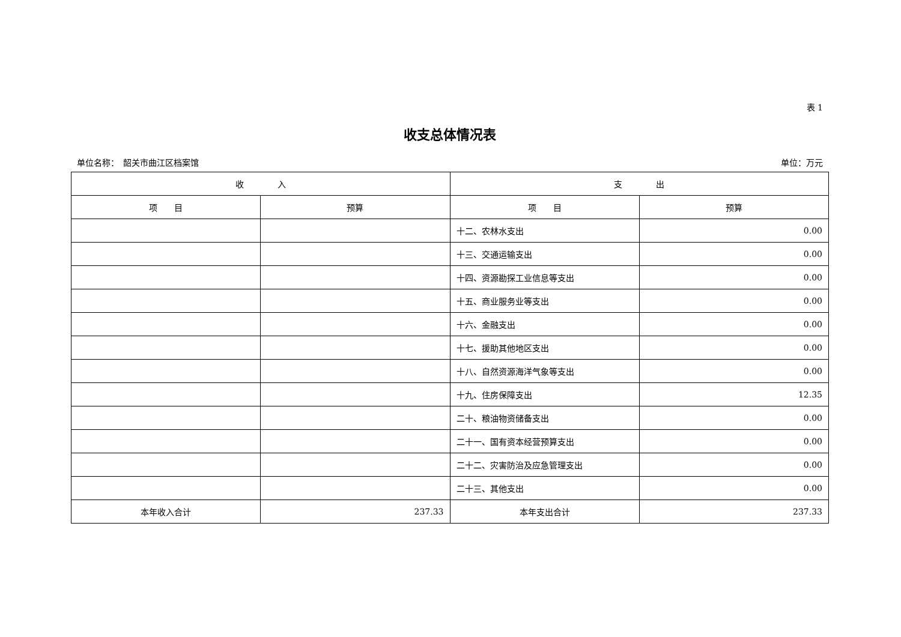表 1
收支总体情况表
单位名称：　韶关市曲江区档案馆 单位：万元
| 收 入 | | 支 出 | |
| --- | --- | --- | --- |
| 项 目 | 预算 | 项 目 | 预算 |
| | | 十二、农林水支出 | 0.00 |
| | | 十三、交通运输支出 | 0.00 |
| | | 十四、资源勘探工业信息等支出 | 0.00 |
| | | 十五、商业服务业等支出 | 0.00 |
| | | 十六、金融支出 | 0.00 |
| | | 十七、援助其他地区支出 | 0.00 |
| | | 十八、自然资源海洋气象等支出 | 0.00 |
| | | 十九、住房保障支出 | 12.35 |
| | | 二十、粮油物资储备支出 | 0.00 |
| | | 二十一、国有资本经营预算支出 | 0.00 |
| | | 二十二、灾害防治及应急管理支出 | 0.00 |
| | | 二十三、其他支出 | 0.00 |
| 本年收入合计 | 237.33 | 本年支出合计 | 237.33 |